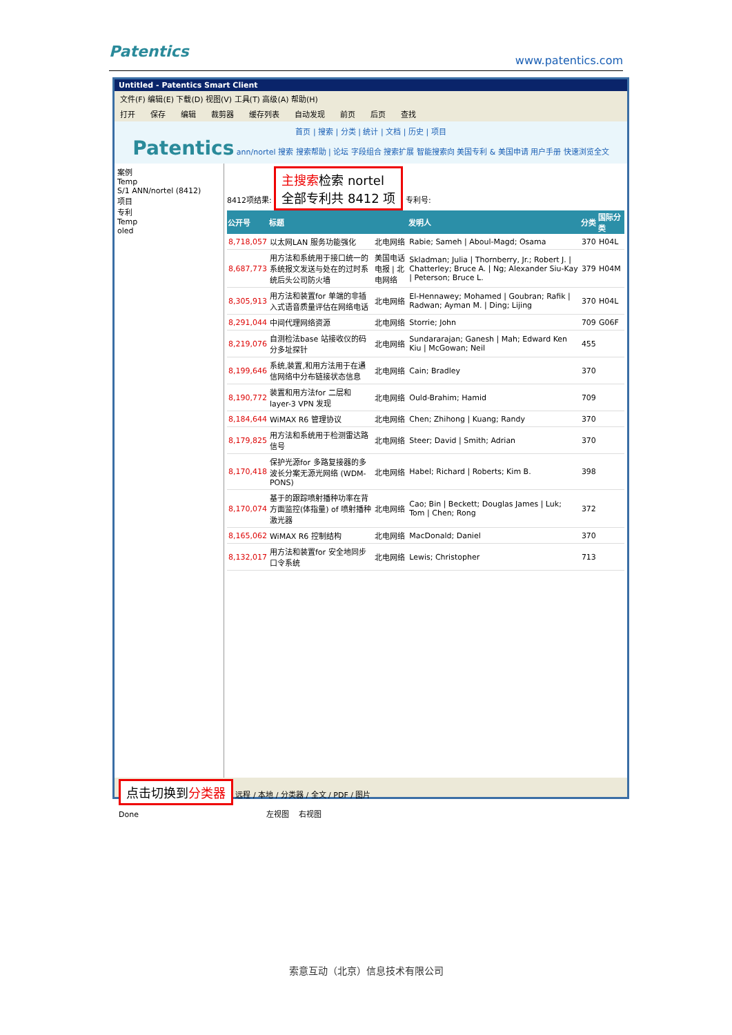Patentics www.patentics.com
Untitled - Patentics Smart Client
文件(F) 编辑(E) 下载(D) 视图(V) 工具(T) 高级(A) 帮助(H)
打开 保存 编辑 裁剪器 缓存列表 自动发现 前页 后页 查找
首页 | 搜索 | 分类 | 统计 | 文档 | 历史 | 项目
Patentics ann/nortel 搜索 搜索帮助 | 论坛 字段组合 搜索扩展 智能搜索向 美国专利 & 美国申请 用户手册 快速浏览全文
案例
Temp
S/1 ANN/nortel (8412)
项目
专利
Temp
oled
8412项结果: 主搜索检索 nortel
全部专利共 8412 项 专利号:
| 公开号 | 标题 | | 发明人 | 分类 | 国际分类 |
| --- | --- | --- | --- | --- | --- |
| 8,718,057 | 以太网LAN 服务功能强化 | 北电网络 | Rabie; Sameh / Aboul-Magd; Osama | 370 | H04L |
| 8,687,773 | 用方法和系统用于接口统一的系统报文发送与处在的过时系统后头公司防火墙 | 美国电话电报 / 北电网络 | Skladman; Julia / Thornberry, Jr.; Robert J. / Chatterley; Bruce A. / Ng; Alexander Siu-Kay / Peterson; Bruce L. | 379 | H04M |
| 8,305,913 | 用方法和装置for 单端的非插入式语音质量评估在网络电话 | 北电网络 | El-Hennawey; Mohamed / Goubran; Rafik / Radwan; Ayman M. / Ding; Lijing | 370 | H04L |
| 8,291,044 | 中间代理网络资源 | 北电网络 | Storrie; John | 709 | G06F |
| 8,219,076 | 自测检法base 站接收仪的码分多址探针 | 北电网络 | Sundararajan; Ganesh / Mah; Edward Ken Kiu / McGowan; Neil | 455 | |
| 8,199,646 | 系统,装置,和用方法用于在通信网络中分布链接状态信息 | 北电网络 | Cain; Bradley | 370 | |
| 8,190,772 | 装置和用方法for 二层和layer-3 VPN 发现 | 北电网络 | Ould-Brahim; Hamid | 709 | |
| 8,184,644 | WiMAX R6 管理协议 | 北电网络 | Chen; Zhihong / Kuang; Randy | 370 | |
| 8,179,825 | 用方法和系统用于检测雷达路信号 | 北电网络 | Steer; David / Smith; Adrian | 370 | |
| 8,170,418 | 保护光源for 多路复接器的多波长分案无源光网络 (WDM-PONS) | 北电网络 | Habel; Richard / Roberts; Kim B. | 398 | |
| 8,170,074 | 基于的跟踪喷射播种功率在背方面监控(体指量) of 喷射播种激光器 | 北电网络 | Cao; Bin / Beckett; Douglas James / Luk; Tom / Chen; Rong | 372 | |
| 8,165,062 | WiMAX R6 控制结构 | 北电网络 | MacDonald; Daniel | 370 | |
| 8,132,017 | 用方法和装置for 安全地同步口令系统 | 北电网络 | Lewis; Christopher | 713 | |
点击切换到分类器 远程 / 本地 / 分类器 / 全文 / PDF / 图片
Done 左视图 右视图
索意互动（北京）信息技术有限公司